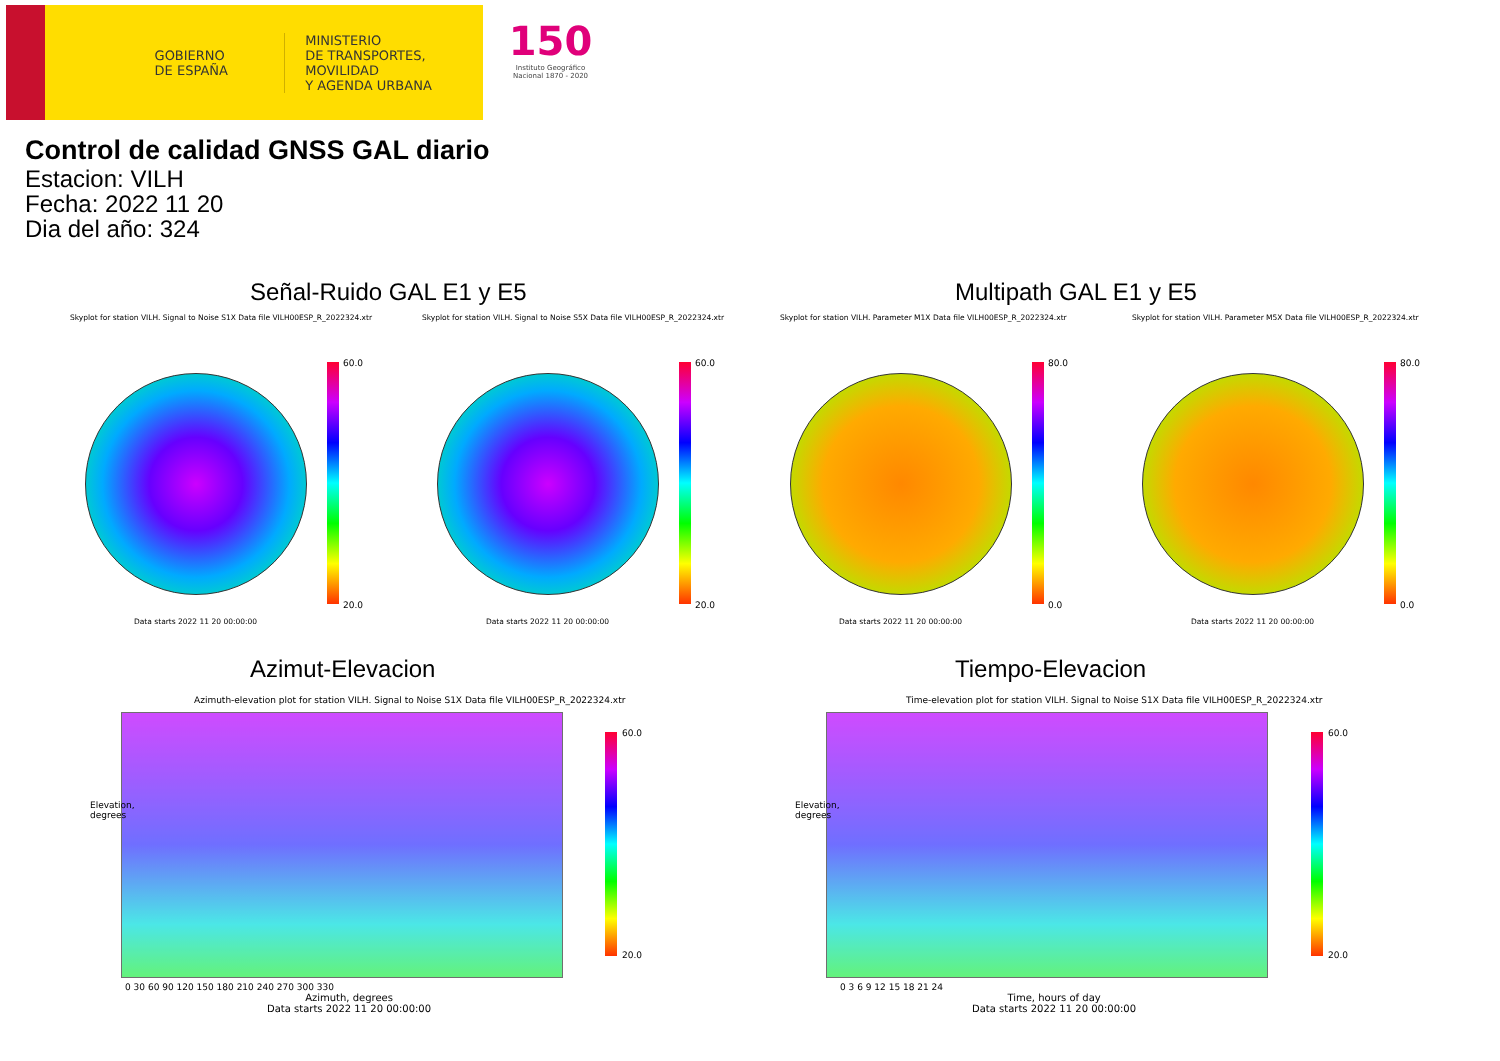GOBIERNO
DE ESPAÑA
MINISTERIO
DE TRANSPORTES, MOVILIDAD
Y AGENDA URBANA
150
Instituto Geográfico Nacional 1870 - 2020
Control de calidad GNSS GAL diario
Estacion: VILH
Fecha: 2022 11 20
Dia del año: 324
Señal-Ruido GAL E1 y E5 Multipath GAL E1 y E5
Skyplot for station VILH. Signal to Noise S1X Data file VILH00ESP_R_2022324.xtr
60.0
20.0
Data starts 2022 11 20 00:00:00
Skyplot for station VILH. Signal to Noise S5X Data file VILH00ESP_R_2022324.xtr
60.0
20.0
Data starts 2022 11 20 00:00:00
Skyplot for station VILH. Parameter M1X Data file VILH00ESP_R_2022324.xtr
80.0
0.0
Data starts 2022 11 20 00:00:00
Skyplot for station VILH. Parameter M5X Data file VILH00ESP_R_2022324.xtr
80.0
0.0
Data starts 2022 11 20 00:00:00
Azimut-Elevacion Tiempo-Elevacion
Azimuth-elevation plot for station VILH. Signal to Noise S1X Data file VILH00ESP_R_2022324.xtr
60.0
20.0
Elevation, degrees
0 30 60 90 120 150 180 210 240 270 300 330
Azimuth, degrees
Data starts 2022 11 20 00:00:00
Time-elevation plot for station VILH. Signal to Noise S1X Data file VILH00ESP_R_2022324.xtr
60.0
20.0
Elevation, degrees
0 3 6 9 12 15 18 21 24
Time, hours of day
Data starts 2022 11 20 00:00:00